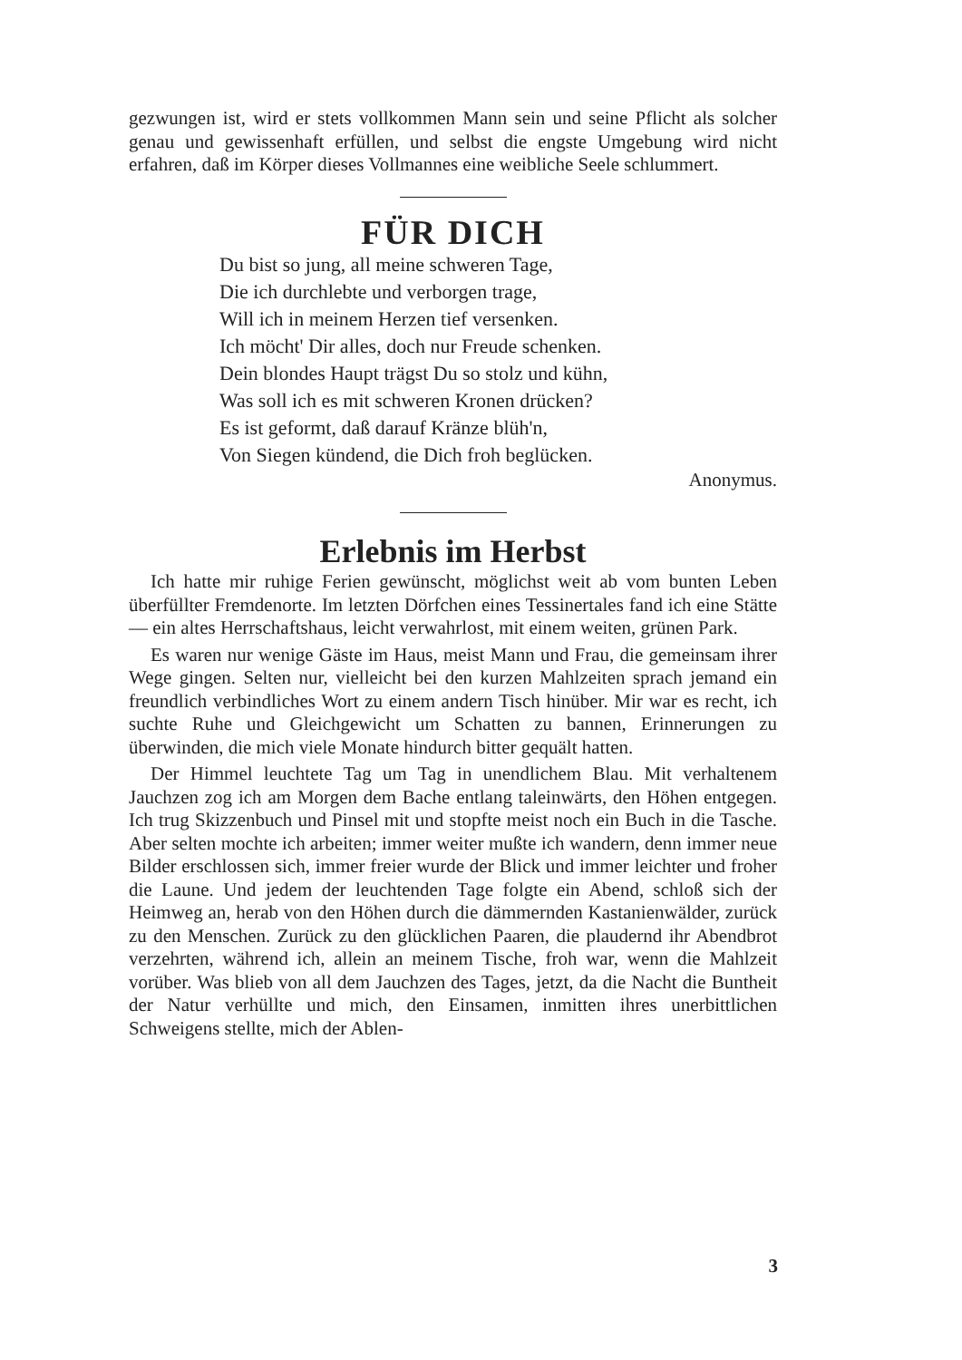gezwungen ist, wird er stets vollkommen Mann sein und seine Pflicht als solcher genau und gewissenhaft erfüllen, und selbst die engste Umgebung wird nicht erfahren, daß im Körper dieses Vollmannes eine weibliche Seele schlummert.
FÜR DICH
Du bist so jung, all meine schweren Tage,
Die ich durchlebte und verborgen trage,
Will ich in meinem Herzen tief versenken.
Ich möcht' Dir alles, doch nur Freude schenken.
Dein blondes Haupt trägst Du so stolz und kühn,
Was soll ich es mit schweren Kronen drücken?
Es ist geformt, daß darauf Kränze blüh'n,
Von Siegen kündend, die Dich froh beglücken.
Anonymus.
Erlebnis im Herbst
Ich hatte mir ruhige Ferien gewünscht, möglichst weit ab vom bunten Leben überfüllter Fremdenorte. Im letzten Dörfchen eines Tessinertales fand ich eine Stätte — ein altes Herrschaftshaus, leicht verwahrlost, mit einem weiten, grünen Park.
Es waren nur wenige Gäste im Haus, meist Mann und Frau, die gemeinsam ihrer Wege gingen. Selten nur, vielleicht bei den kurzen Mahlzeiten sprach jemand ein freundlich verbindliches Wort zu einem andern Tisch hinüber. Mir war es recht, ich suchte Ruhe und Gleichgewicht um Schatten zu bannen, Erinnerungen zu überwinden, die mich viele Monate hindurch bitter gequält hatten.
Der Himmel leuchtete Tag um Tag in unendlichem Blau. Mit verhaltenem Jauchzen zog ich am Morgen dem Bache entlang taleinwärts, den Höhen entgegen. Ich trug Skizzenbuch und Pinsel mit und stopfte meist noch ein Buch in die Tasche. Aber selten mochte ich arbeiten; immer weiter mußte ich wandern, denn immer neue Bilder erschlossen sich, immer freier wurde der Blick und immer leichter und froher die Laune. Und jedem der leuchtenden Tage folgte ein Abend, schloß sich der Heimweg an, herab von den Höhen durch die dämmernden Kastanienwälder, zurück zu den Menschen. Zurück zu den glücklichen Paaren, die plaudernd ihr Abendbrot verzehrten, während ich, allein an meinem Tische, froh war, wenn die Mahlzeit vorüber. Was blieb von all dem Jauchzen des Tages, jetzt, da die Nacht die Buntheit der Natur verhüllte und mich, den Einsamen, inmitten ihres unerbittlichen Schweigens stellte, mich der Ablen-
3